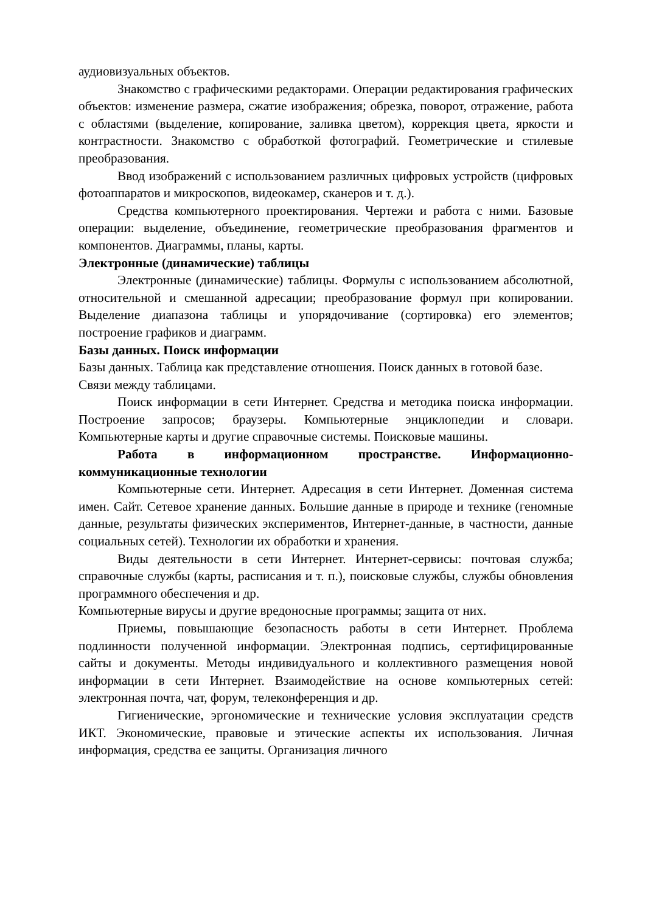аудиовизуальных объектов.
Знакомство с графическими редакторами. Операции редактирования графических объектов: изменение размера, сжатие изображения; обрезка, поворот, отражение, работа с областями (выделение, копирование, заливка цветом), коррекция цвета, яркости и контрастности. Знакомство с обработкой фотографий. Геометрические и стилевые преобразования.
Ввод изображений с использованием различных цифровых устройств (цифровых фотоаппаратов и микроскопов, видеокамер, сканеров и т. д.).
Средства компьютерного проектирования. Чертежи и работа с ними. Базовые операции: выделение, объединение, геометрические преобразования фрагментов и компонентов. Диаграммы, планы, карты.
Электронные (динамические) таблицы
Электронные (динамические) таблицы. Формулы с использованием абсолютной, относительной и смешанной адресации; преобразование формул при копировании. Выделение диапазона таблицы и упорядочивание (сортировка) его элементов; построение графиков и диаграмм.
Базы данных. Поиск информации
Базы данных. Таблица как представление отношения. Поиск данных в готовой базе.
Связи между таблицами.
Поиск информации в сети Интернет. Средства и методика поиска информации. Построение запросов; браузеры. Компьютерные энциклопедии и словари. Компьютерные карты и другие справочные системы. Поисковые машины.
Работа в информационном пространстве. Информационно-коммуникационные технологии
Компьютерные сети. Интернет. Адресация в сети Интернет. Доменная система имен. Сайт. Сетевое хранение данных. Большие данные в природе и технике (геномные данные, результаты физических экспериментов, Интернет-данные, в частности, данные социальных сетей). Технологии их обработки и хранения.
Виды деятельности в сети Интернет. Интернет-сервисы: почтовая служба; справочные службы (карты, расписания и т. п.), поисковые службы, службы обновления программного обеспечения и др.
Компьютерные вирусы и другие вредоносные программы; защита от них.
Приемы, повышающие безопасность работы в сети Интернет. Проблема подлинности полученной информации. Электронная подпись, сертифицированные сайты и документы. Методы индивидуального и коллективного размещения новой информации в сети Интернет. Взаимодействие на основе компьютерных сетей: электронная почта, чат, форум, телеконференция и др.
Гигиенические, эргономические и технические условия эксплуатации средств ИКТ. Экономические, правовые и этические аспекты их использования. Личная информация, средства ее защиты. Организация личного